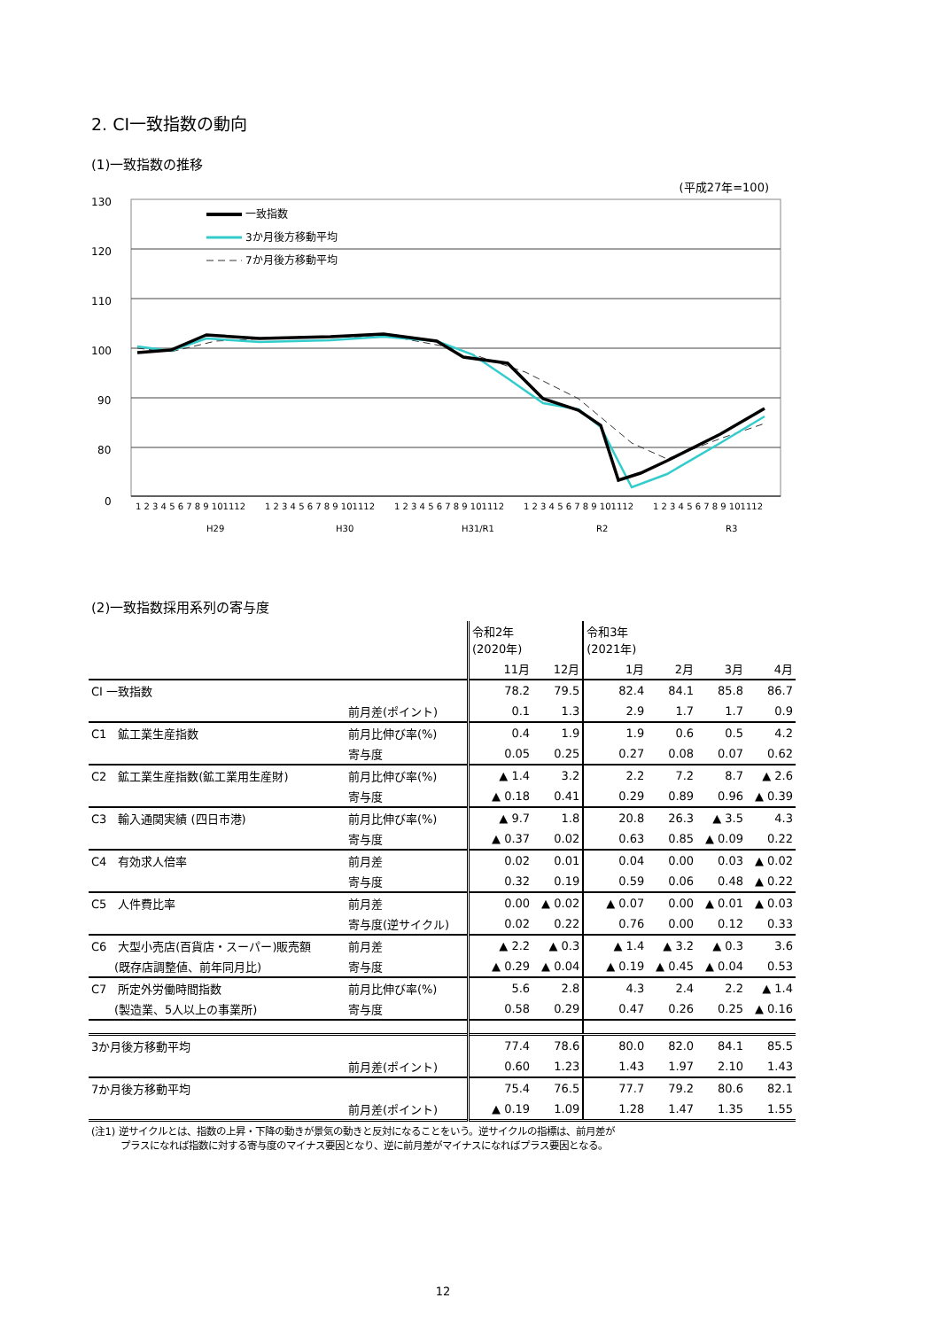2. CI一致指数の動向
(1)一致指数の推移
(平成27年=100)
130
120
110
100
90
80
0
一致指数
3か月後方移動平均
7か月後方移動平均
1 2 3 4 5 6 7 8 9 101112
1 2 3 4 5 6 7 8 9 101112
1 2 3 4 5 6 7 8 9 101112
1 2 3 4 5 6 7 8 9 101112
1 2 3 4 5 6 7 8 9 101112
H29
H30
H31/R1
R2
R3
(2)一致指数採用系列の寄与度
| | | 令和2年 (2020年) | | 令和3年 (2021年) | | | |
| | | 11月 | 12月 | 1月 | 2月 | 3月 | 4月 |
| CI 一致指数 | | 78.2 | 79.5 | 82.4 | 84.1 | 85.8 | 86.7 |
| | 前月差(ポイント) | 0.1 | 1.3 | 2.9 | 1.7 | 1.7 | 0.9 |
| C1 鉱工業生産指数 | 前月比伸び率(%) | 0.4 | 1.9 | 1.9 | 0.6 | 0.5 | 4.2 |
| | 寄与度 | 0.05 | 0.25 | 0.27 | 0.08 | 0.07 | 0.62 |
| C2 鉱工業生産指数(鉱工業用生産財) | 前月比伸び率(%) | ▲ 1.4 | 3.2 | 2.2 | 7.2 | 8.7 | ▲ 2.6 |
| | 寄与度 | ▲ 0.18 | 0.41 | 0.29 | 0.89 | 0.96 | ▲ 0.39 |
| C3 輸入通関実績 (四日市港) | 前月比伸び率(%) | ▲ 9.7 | 1.8 | 20.8 | 26.3 | ▲ 3.5 | 4.3 |
| | 寄与度 | ▲ 0.37 | 0.02 | 0.63 | 0.85 | ▲ 0.09 | 0.22 |
| C4 有効求人倍率 | 前月差 | 0.02 | 0.01 | 0.04 | 0.00 | 0.03 | ▲ 0.02 |
| | 寄与度 | 0.32 | 0.19 | 0.59 | 0.06 | 0.48 | ▲ 0.22 |
| C5 人件費比率 | 前月差 | 0.00 | ▲ 0.02 | ▲ 0.07 | 0.00 | ▲ 0.01 | ▲ 0.03 |
| | 寄与度(逆サイクル) | 0.02 | 0.22 | 0.76 | 0.00 | 0.12 | 0.33 |
| C6 大型小売店(百貨店・スーパー)販売額 | 前月差 | ▲ 2.2 | ▲ 0.3 | ▲ 1.4 | ▲ 3.2 | ▲ 0.3 | 3.6 |
| (既存店調整値、前年同月比) | 寄与度 | ▲ 0.29 | ▲ 0.04 | ▲ 0.19 | ▲ 0.45 | ▲ 0.04 | 0.53 |
| C7 所定外労働時間指数 | 前月比伸び率(%) | 5.6 | 2.8 | 4.3 | 2.4 | 2.2 | ▲ 1.4 |
| (製造業、5人以上の事業所) | 寄与度 | 0.58 | 0.29 | 0.47 | 0.26 | 0.25 | ▲ 0.16 |
| 3か月後方移動平均 | | 77.4 | 78.6 | 80.0 | 82.0 | 84.1 | 85.5 |
| | 前月差(ポイント) | 0.60 | 1.23 | 1.43 | 1.97 | 2.10 | 1.43 |
| 7か月後方移動平均 | | 75.4 | 76.5 | 77.7 | 79.2 | 80.6 | 82.1 |
| | 前月差(ポイント) | ▲ 0.19 | 1.09 | 1.28 | 1.47 | 1.35 | 1.55 |
(注1) 逆サイクルとは、指数の上昇・下降の動きが景気の動きと反対になることをいう。逆サイクルの指標は、前月差が
　　　プラスになれば指数に対する寄与度のマイナス要因となり、逆に前月差がマイナスになればプラス要因となる。
12